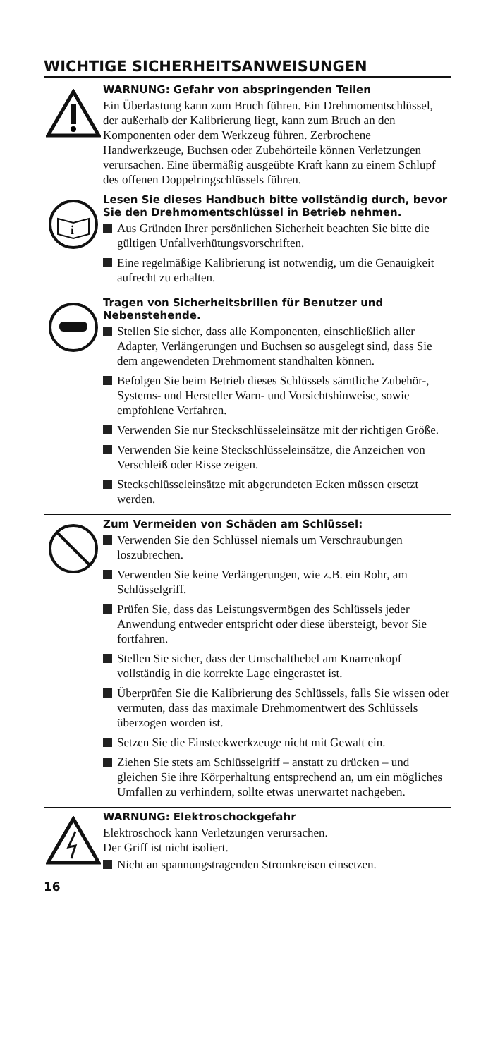WICHTIGE SICHERHEITSANWEISUNGEN
WARNUNG: Gefahr von abspringenden Teilen
Ein Überlastung kann zum Bruch führen. Ein Drehmomentschlüssel, der außerhalb der Kalibrierung liegt, kann zum Bruch an den Komponenten oder dem Werkzeug führen. Zerbrochene Handwerkzeuge, Buchsen oder Zubehörteile können Verletzungen verursachen. Eine übermäßig ausgeübte Kraft kann zu einem Schlupf des offenen Doppelringschlüssels führen.
i
Lesen Sie dieses Handbuch bitte vollständig durch, bevor Sie den Drehmomentschlüssel in Betrieb nehmen.
Aus Gründen Ihrer persönlichen Sicherheit beachten Sie bitte die gültigen Unfallverhütungsvorschriften.
Eine regelmäßige Kalibrierung ist notwendig, um die Genauigkeit aufrecht zu erhalten.
Tragen von Sicherheitsbrillen für Benutzer und Nebenstehende.
Stellen Sie sicher, dass alle Komponenten, einschließlich aller Adapter, Verlängerungen und Buchsen so ausgelegt sind, dass Sie dem angewendeten Drehmoment standhalten können.
Befolgen Sie beim Betrieb dieses Schlüssels sämtliche Zubehör-, Systems- und Hersteller Warn- und Vorsichtshinweise, sowie empfohlene Verfahren.
Verwenden Sie nur Steckschlüsseleinsätze mit der richtigen Größe.
Verwenden Sie keine Steckschlüsseleinsätze, die Anzeichen von Verschleiß oder Risse zeigen.
Steckschlüsseleinsätze mit abgerundeten Ecken müssen ersetzt werden.
Zum Vermeiden von Schäden am Schlüssel:
Verwenden Sie den Schlüssel niemals um Verschraubungen loszubrechen.
Verwenden Sie keine Verlängerungen, wie z.B. ein Rohr, am Schlüsselgriff.
Prüfen Sie, dass das Leistungsvermögen des Schlüssels jeder Anwendung entweder entspricht oder diese übersteigt, bevor Sie fortfahren.
Stellen Sie sicher, dass der Umschalthebel am Knarrenkopf vollständig in die korrekte Lage eingerastet ist.
Überprüfen Sie die Kalibrierung des Schlüssels, falls Sie wissen oder vermuten, dass das maximale Drehmomentwert des Schlüssels überzogen worden ist.
Setzen Sie die Einsteckwerkzeuge nicht mit Gewalt ein.
Ziehen Sie stets am Schlüsselgriff – anstatt zu drücken – und gleichen Sie ihre Körperhaltung entsprechend an, um ein mögliches Umfallen zu verhindern, sollte etwas unerwartet nachgeben.
WARNUNG: Elektroschockgefahr
Elektroschock kann Verletzungen verursachen.
Der Griff ist nicht isoliert.
Nicht an spannungstragenden Stromkreisen einsetzen.
16